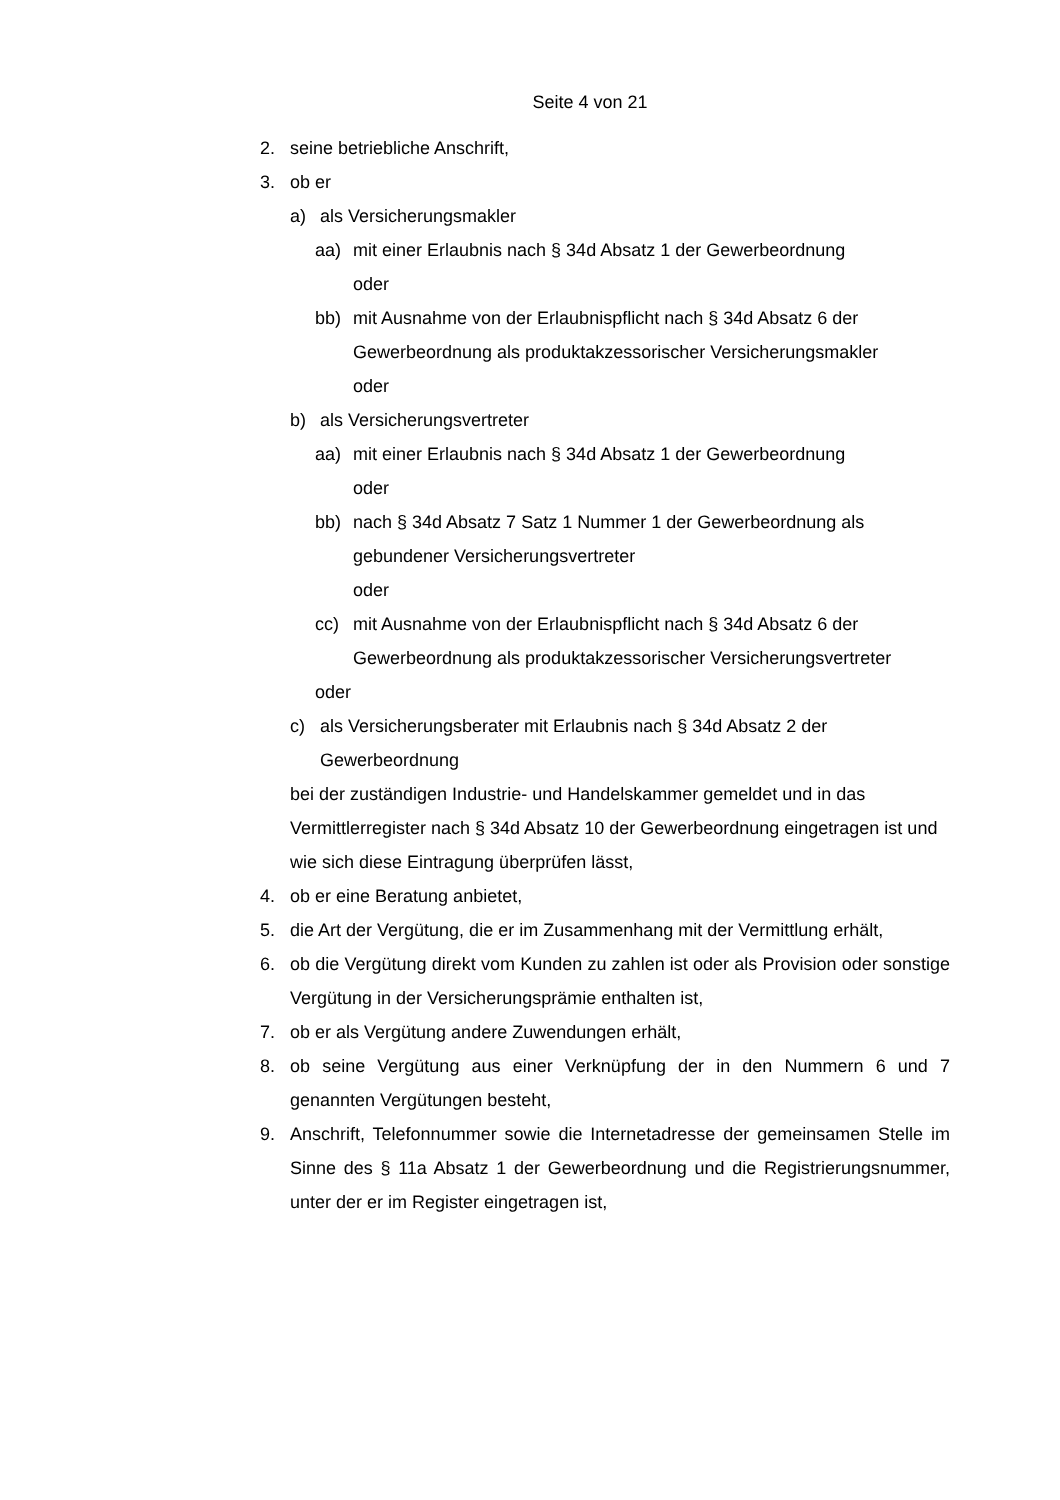Seite 4 von 21
2. seine betriebliche Anschrift,
3. ob er
a) als Versicherungsmakler
aa) mit einer Erlaubnis nach § 34d Absatz 1 der Gewerbeordnung
oder
bb) mit Ausnahme von der Erlaubnispflicht nach § 34d Absatz 6 der Gewerbeordnung als produktakzessorischer Versicherungsmakler
oder
b) als Versicherungsvertreter
aa) mit einer Erlaubnis nach § 34d Absatz 1 der Gewerbeordnung
oder
bb) nach § 34d Absatz 7 Satz 1 Nummer 1 der Gewerbeordnung als gebundener Versicherungsvertreter
oder
cc) mit Ausnahme von der Erlaubnispflicht nach § 34d Absatz 6 der Gewerbeordnung als produktakzessorischer Versicherungsvertreter
oder
c) als Versicherungsberater mit Erlaubnis nach § 34d Absatz 2 der Gewerbeordnung
bei der zuständigen Industrie- und Handelskammer gemeldet und in das Vermittlerregister nach § 34d Absatz 10 der Gewerbeordnung eingetragen ist und wie sich diese Eintragung überprüfen lässt,
4. ob er eine Beratung anbietet,
5. die Art der Vergütung, die er im Zusammenhang mit der Vermittlung erhält,
6. ob die Vergütung direkt vom Kunden zu zahlen ist oder als Provision oder sonstige Vergütung in der Versicherungsprämie enthalten ist,
7. ob er als Vergütung andere Zuwendungen erhält,
8. ob seine Vergütung aus einer Verknüpfung der in den Nummern 6 und 7 genannten Vergütungen besteht,
9. Anschrift, Telefonnummer sowie die Internetadresse der gemeinsamen Stelle im Sinne des § 11a Absatz 1 der Gewerbeordnung und die Registrierungsnummer, unter der er im Register eingetragen ist,